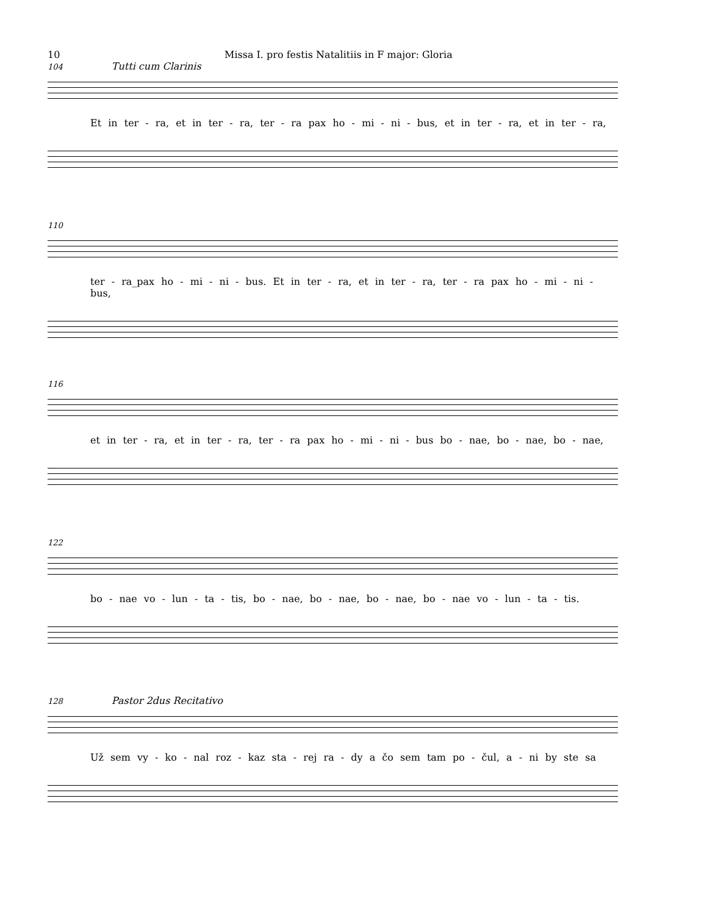10 Missa I. pro festis Natalitiis in F major: Gloria
104 Tutti cum Clarinis
Et in ter - ra, et in ter - ra, ter - ra pax ho - mi - ni - bus, et in ter - ra, et in ter - ra,
110
ter - ra_pax ho - mi - ni - bus. Et in ter - ra, et in ter - ra, ter - ra pax ho - mi - ni - bus,
116
et in ter - ra, et in ter - ra, ter - ra pax ho - mi - ni - bus bo - nae, bo - nae, bo - nae,
122
bo - nae vo - lun - ta - tis, bo - nae, bo - nae, bo - nae, bo - nae vo - lun - ta - tis.
128 Pastor 2dus Recitativo
Už sem vy - ko - nal roz - kaz sta - rej ra - dy a čo sem tam po - čul, a - ni by ste sa